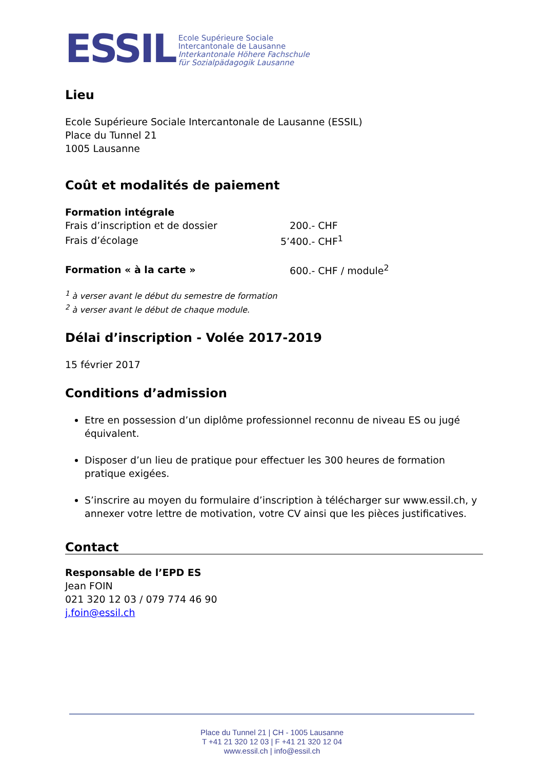ESSIL Ecole Supérieure Sociale
Intercantonale de Lausanne
Interkantonale Höhere Fachschule
für Sozialpädagogik Lausanne
Lieu
Ecole Supérieure Sociale Intercantonale de Lausanne (ESSIL)
Place du Tunnel 21
1005 Lausanne
Coût et modalités de paiement
| Formation intégrale | |
| Frais d’inscription et de dossier | 200.- CHF |
| Frais d’écolage | 5’400.- CHF<sup>1</sup> |
| Formation « à la carte » | 600.- CHF / module<sup>2</sup> |
<sup>1</sup> à verser avant le début du semestre de formation
<sup>2</sup> à verser avant le début de chaque module.
Délai d’inscription - Volée 2017-2019
15 février 2017
Conditions d’admission
Etre en possession d’un diplôme professionnel reconnu de niveau ES ou jugé équivalent.
Disposer d’un lieu de pratique pour effectuer les 300 heures de formation pratique exigées.
S’inscrire au moyen du formulaire d’inscription à télécharger sur www.essil.ch, y annexer votre lettre de motivation, votre CV ainsi que les pièces justificatives.
Contact
Responsable de l’EPD ES
Jean FOIN
021 320 12 03 / 079 774 46 90
j.foin@essil.ch
Place du Tunnel 21 | CH - 1005 Lausanne
T +41 21 320 12 03 | F +41 21 320 12 04
www.essil.ch | info@essil.ch